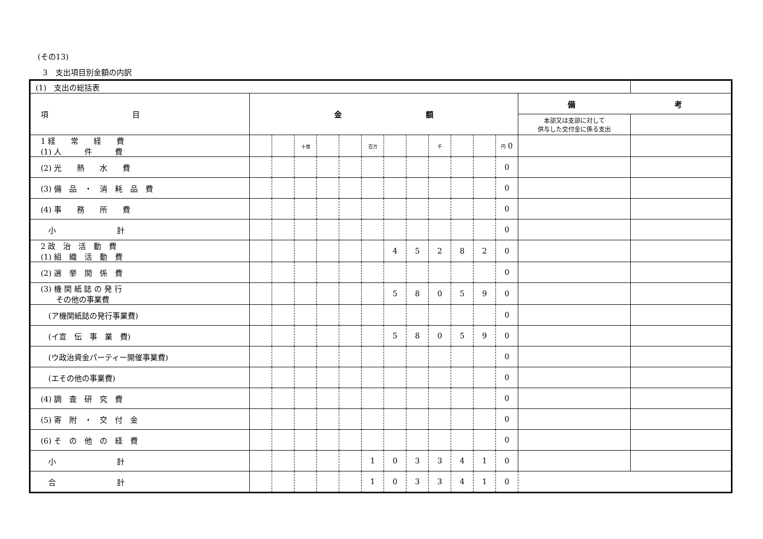(その13)
3　支出項目別金額の内訳
| (1) 支出の総括表 | | | | | | | | | | | | | | |
| 項 目 | 金 額 | | | | | | | | | | | | 備 考 | |
| | | | | | | | | | | | | | 本部又は支部に対して 供与した交付金に係る支出 | |
| 1 経 常 経 費 (1) 人 件 費 | | | 十億 | | | 百万 | | | 千 | | | 円 0 | | |
| (2) 光 熱 水 費 | | | | | | | | | | | | 0 | | |
| (3) 備 品 ・ 消 耗 品 費 | | | | | | | | | | | | 0 | | |
| (4) 事 務 所 費 | | | | | | | | | | | | 0 | | |
| 小 計 | | | | | | | | | | | | 0 | | |
| 2 政 治 活 動 費 (1) 組 織 活 動 費 | | | | | | | 4 | 5 | 2 | 8 | 2 | 0 | | |
| (2) 選 挙 関 係 費 | | | | | | | | | | | | 0 | | |
| (3) 機 関 紙 誌 の 発 行 その他の事業費 | | | | | | | 5 | 8 | 0 | 5 | 9 | 0 | | |
| (ア機関紙誌の発行事業費) | | | | | | | | | | | | 0 | | |
| (イ宣 伝 事 業 費) | | | | | | | 5 | 8 | 0 | 5 | 9 | 0 | | |
| (ウ政治資金パーティー開催事業費) | | | | | | | | | | | | 0 | | |
| (エその他の事業費) | | | | | | | | | | | | 0 | | |
| (4) 調 査 研 究 費 | | | | | | | | | | | | 0 | | |
| (5) 寄 附 ・ 交 付 金 | | | | | | | | | | | | 0 | | |
| (6) そ の 他 の 経 費 | | | | | | | | | | | | 0 | | |
| 小 計 | | | | | | 1 | 0 | 3 | 3 | 4 | 1 | 0 | | |
| 合 計 | | | | | | 1 | 0 | 3 | 3 | 4 | 1 | 0 | | |